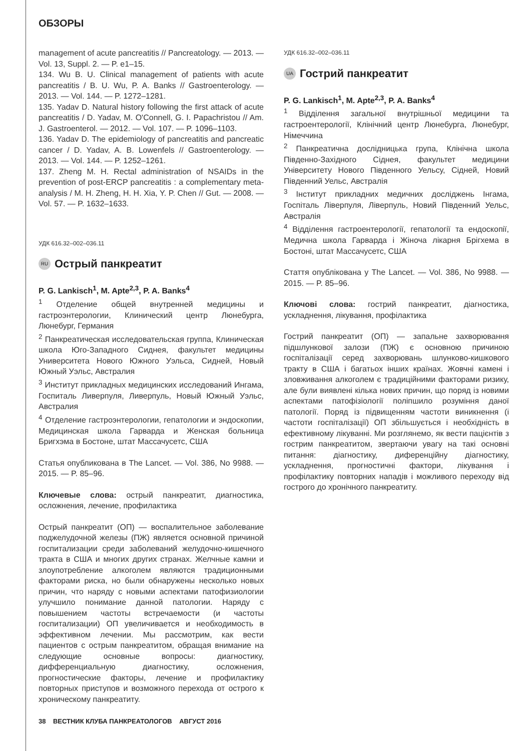ОБЗОРЫ
management of acute pancreatitis // Pancreatology. — 2013. — Vol. 13, Suppl. 2. — P. e1–15.
134. Wu B. U. Clinical management of patients with acute pancreatitis / B. U. Wu, P. A. Banks // Gastroenterology. — 2013. — Vol. 144. — P. 1272–1281.
135. Yadav D. Natural history following the first attack of acute pancreatitis / D. Yadav, M. O'Connell, G. I. Papachristou // Am. J. Gastroenterol. — 2012. — Vol. 107. — P. 1096–1103.
136. Yadav D. The epidemiology of pancreatitis and pancreatic cancer / D. Yadav, A. B. Lowenfels // Gastroenterology. — 2013. — Vol. 144. — P. 1252–1261.
137. Zheng M. H. Rectal administration of NSAIDs in the prevention of post-ERCP pancreatitis : a complementary meta-analysis / M. H. Zheng, H. H. Xia, Y. P. Chen // Gut. — 2008. — Vol. 57. — P. 1632–1633.
УДК 616.32–002–036.11
RU Острый панкреатит
P. G. Lankisch<sup>1</sup>, M. Apte<sup>2,3</sup>, P. A. Banks<sup>4</sup>
<sup>1</sup> Отделение общей внутренней медицины и гастроэнтерологии, Клинический центр Люнебурга, Люнебург, Германия
<sup>2</sup> Панкреатическая исследовательская группа, Клиническая школа Юго-Западного Сиднея, факультет медицины Университета Нового Южного Уэльса, Сидней, Новый Южный Уэльс, Австралия
<sup>3</sup> Институт прикладных медицинских исследований Ингама, Госпиталь Ливерпуля, Ливерпуль, Новый Южный Уэльс, Австралия
<sup>4</sup> Отделение гастроэнтерологии, гепатологии и эндоскопии, Медицинская школа Гарварда и Женская больница Бригхэма в Бостоне, штат Массачусетс, США
Статья опубликована в The Lancet. — Vol. 386, No 9988. — 2015. — P. 85–96.
Ключевые слова: острый панкреатит, диагностика, осложнения, лечение, профилактика
Острый панкреатит (ОП) — воспалительное заболевание поджелудочной железы (ПЖ) является основной причиной госпитализации среди заболеваний желудочно-кишечного тракта в США и многих других странах. Желчные камни и злоупотребление алкоголем являются традиционными факторами риска, но были обнаружены несколько новых причин, что наряду с новыми аспектами патофизиологии улучшило понимание данной патологии. Наряду с повышением частоты встречаемости (и частоты госпитализации) ОП увеличивается и необходимость в эффективном лечении. Мы рассмотрим, как вести пациентов с острым панкреатитом, обращая внимание на следующие основные вопросы: диагностику, дифференциальную диагностику, осложнения, прогностические факторы, лечение и профилактику повторных приступов и возможного перехода от острого к хроническому панкреатиту.
УДК 616.32–002–036.11
UA Гострий панкреатит
P. G. Lankisch<sup>1</sup>, M. Apte<sup>2,3</sup>, P. A. Banks<sup>4</sup>
<sup>1</sup> Відділення загальної внутрішньої медицини та гастроентерології, Клінічний центр Люнебурга, Люнебург, Німеччина
<sup>2</sup> Панкреатична дослідницька група, Клінічна школа Південно-Західного Сіднея, факультет медицини Університету Нового Південного Уельсу, Сідней, Новий Південний Уельс, Австралія
<sup>3</sup> Інститут прикладних медичних досліджень Інгама, Госпіталь Ліверпуля, Ліверпуль, Новий Південний Уельс, Австралія
<sup>4</sup> Відділення гастроентерології, гепатології та ендоскопії, Медична школа Гарварда і Жіноча лікарня Брігхема в Бостоні, штат Массачусетс, США
Стаття опублікована у The Lancet. — Vol. 386, No 9988. — 2015. — P. 85–96.
Ключові слова: гострий панкреатит, діагностика, ускладнення, лікування, профілактика
Гострий панкреатит (ОП) — запальне захворювання підшлункової залози (ПЖ) є основною причиною госпіталізації серед захворювань шлунково-кишкового тракту в США і багатьох інших країнах. Жовчні камені і зловживання алкоголем є традиційними факторами ризику, але були виявлені кілька нових причин, що поряд із новими аспектами патофізіології поліпшило розуміння даної патології. Поряд із підвищенням частоти виникнення (і частоти госпіталізації) ОП збільшується і необхідність в ефективному лікуванні. Ми розглянемо, як вести пацієнтів з гострим панкреатитом, звертаючи увагу на такі основні питання: діагностику, диференційну діагностику, ускладнення, прогностичні фактори, лікування і профілактику повторних нападів і можливого переходу від гострого до хронічного панкреатиту.
38 ВЕСТНИК КЛУБА ПАНКРЕАТОЛОГОВ АВГУСТ 2016